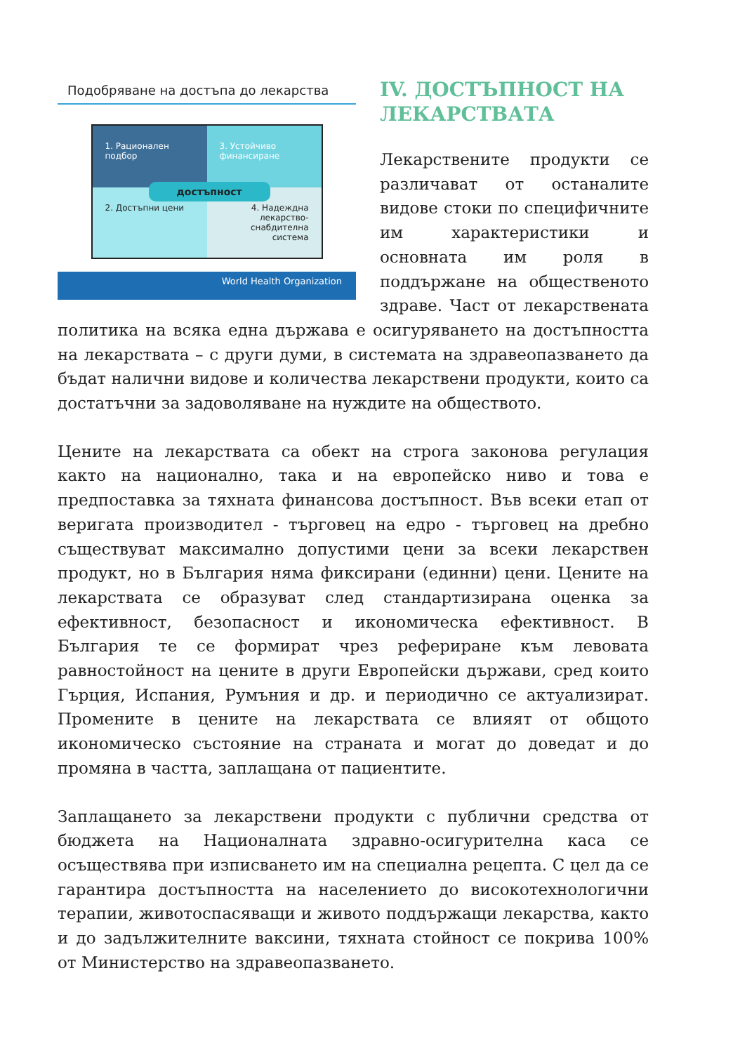Подобряване на достъпа до лекарства
1. Рационален подбор
3. Устойчиво финансиране
2. Достъпни цени
4. Надеждна лекарство-снабдителна система
достъпност
World Health Organization
IV. ДОСТЪПНОСТ НА ЛЕКАРСТВАТА
Лекарствените продукти се различават от останалите видове стоки по специфичните им характеристики и основната им роля в поддържане на общественото здраве. Част от лекарствената политика на всяка една държава е осигуряването на достъпността на лекарствата – с други думи, в системата на здравеопазването да бъдат налични видове и количества лекарствени продукти, които са достатъчни за задоволяване на нуждите на обществото.
Цените на лекарствата са обект на строга законова регулация както на национално, така и на европейско ниво и това е предпоставка за тяхната финансова достъпност. Във всеки етап от веригата производител - търговец на едро - търговец на дребно съществуват максимално допустими цени за всеки лекарствен продукт, но в България няма фиксирани (единни) цени. Цените на лекарствата се образуват след стандартизирана оценка за ефективност, безопасност и икономическа ефективност. В България те се формират чрез рефериране към левовата равностойност на цените в други Европейски държави, сред които Гърция, Испания, Румъния и др. и периодично се актуализират. Промените в цените на лекарствата се влияят от общото икономическо състояние на страната и могат до доведат и до промяна в частта, заплащана от пациентите.
Заплащането за лекарствени продукти с публични средства от бюджета на Националната здравно-осигурителна каса се осъществява при изписването им на специална рецепта. С цел да се гарантира достъпността на населението до високотехнологични терапии, животоспасяващи и живото поддържащи лекарства, както и до задължителните ваксини, тяхната стойност се покрива 100% от Министерство на здравеопазването.